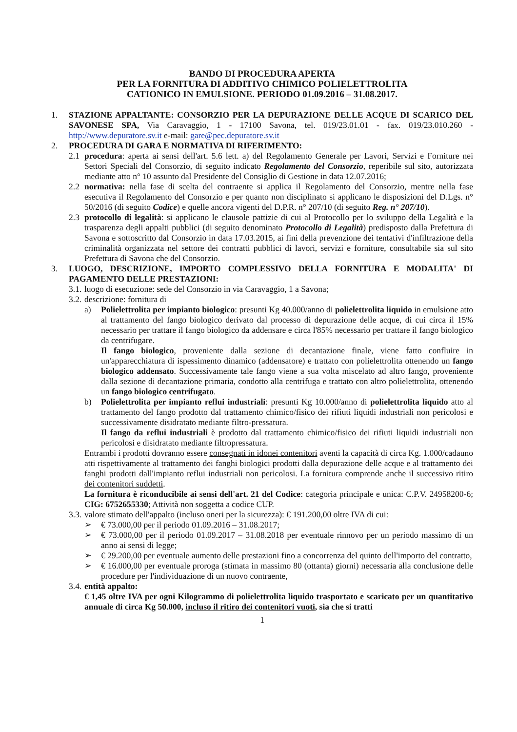BANDO DI PROCEDURA APERTA
PER LA FORNITURA DI ADDITIVO CHIMICO POLIELETTROLITA
CATIONICO IN EMULSIONE. PERIODO 01.09.2016 – 31.08.2017.
1. STAZIONE APPALTANTE: CONSORZIO PER LA DEPURAZIONE DELLE ACQUE DI SCARICO DEL SAVONESE SPA, Via Caravaggio, 1 - 17100 Savona, tel. 019/23.01.01 - fax. 019/23.010.260 - http://www.depuratore.sv.it e-mail: gare@pec.depuratore.sv.it
2. PROCEDURA DI GARA E NORMATIVA DI RIFERIMENTO:
2.1 procedura: aperta ai sensi dell'art. 5.6 lett. a) del Regolamento Generale per Lavori, Servizi e Forniture nei Settori Speciali del Consorzio, di seguito indicato Regolamento del Consorzio, reperibile sul sito, autorizzata mediante atto n° 10 assunto dal Presidente del Consiglio di Gestione in data 12.07.2016;
2.2 normativa: nella fase di scelta del contraente si applica il Regolamento del Consorzio, mentre nella fase esecutiva il Regolamento del Consorzio e per quanto non disciplinato si applicano le disposizioni del D.Lgs. n° 50/2016 (di seguito Codice) e quelle ancora vigenti del D.P.R. n° 207/10 (di seguito Reg. n° 207/10).
2.3 protocollo di legalità: si applicano le clausole pattizie di cui al Protocollo per lo sviluppo della Legalità e la trasparenza degli appalti pubblici (di seguito denominato Protocollo di Legalità) predisposto dalla Prefettura di Savona e sottoscritto dal Consorzio in data 17.03.2015, ai fini della prevenzione dei tentativi d'infiltrazione della criminalità organizzata nel settore dei contratti pubblici di lavori, servizi e forniture, consultabile sia sul sito Prefettura di Savona che del Consorzio.
3. LUOGO, DESCRIZIONE, IMPORTO COMPLESSIVO DELLA FORNITURA E MODALITA' DI PAGAMENTO DELLE PRESTAZIONI:
3.1.
luogo di esecuzione: sede del Consorzio in via Caravaggio, 1 a Savona;
3.2.
descrizione: fornitura di
a) Polielettrolita per impianto biologico: presunti Kg 40.000/anno di polielettrolita liquido in emulsione atto al trattamento del fango biologico derivato dal processo di depurazione delle acque, di cui circa il 15% necessario per trattare il fango biologico da addensare e circa l'85% necessario per trattare il fango biologico da centrifugare.
Il fango biologico, proveniente dalla sezione di decantazione finale, viene fatto confluire in un'apparecchiatura di ispessimento dinamico (addensatore) e trattato con polielettrolita ottenendo un fango biologico addensato. Successivamente tale fango viene a sua volta miscelato ad altro fango, proveniente dalla sezione di decantazione primaria, condotto alla centrifuga e trattato con altro polielettrolita, ottenendo un fango biologico centrifugato.
b) Polielettrolita per impianto reflui industriali: presunti Kg 10.000/anno di polielettrolita liquido atto al trattamento del fango prodotto dal trattamento chimico/fisico dei rifiuti liquidi industriali non pericolosi e successivamente disidratato mediante filtro-pressatura.
Il fango da reflui industriali è prodotto dal trattamento chimico/fisico dei rifiuti liquidi industriali non pericolosi e disidratato mediante filtropressatura.
Entrambi i prodotti dovranno essere consegnati in idonei contenitori aventi la capacità di circa Kg. 1.000/cadauno atti rispettivamente al trattamento dei fanghi biologici prodotti dalla depurazione delle acque e al trattamento dei fanghi prodotti dall'impianto reflui industriali non pericolosi. La fornitura comprende anche il successivo ritiro dei contenitori suddetti.
La fornitura è riconducibile ai sensi dell'art. 21 del Codice: categoria principale e unica: C.P.V. 24958200-6; CIG: 6752655330; Attività non soggetta a codice CUP.
3.3.
valore stimato dell'appalto (incluso oneri per la sicurezza): € 191.200,00 oltre IVA di cui:
➢ € 73.000,00 per il periodo 01.09.2016 – 31.08.2017;
➢ € 73.000,00 per il periodo 01.09.2017 – 31.08.2018 per eventuale rinnovo per un periodo massimo di un anno ai sensi di legge;
➢ € 29.200,00 per eventuale aumento delle prestazioni fino a concorrenza del quinto dell'importo del contratto,
➢ € 16.000,00 per eventuale proroga (stimata in massimo 80 (ottanta) giorni) necessaria alla conclusione delle procedure per l'individuazione di un nuovo contraente,
3.4.
entità appalto:
€ 1,45 oltre IVA per ogni Kilogrammo di polielettrolita liquido trasportato e scaricato per un quantitativo annuale di circa Kg 50.000, incluso il ritiro dei contenitori vuoti, sia che si tratti
1